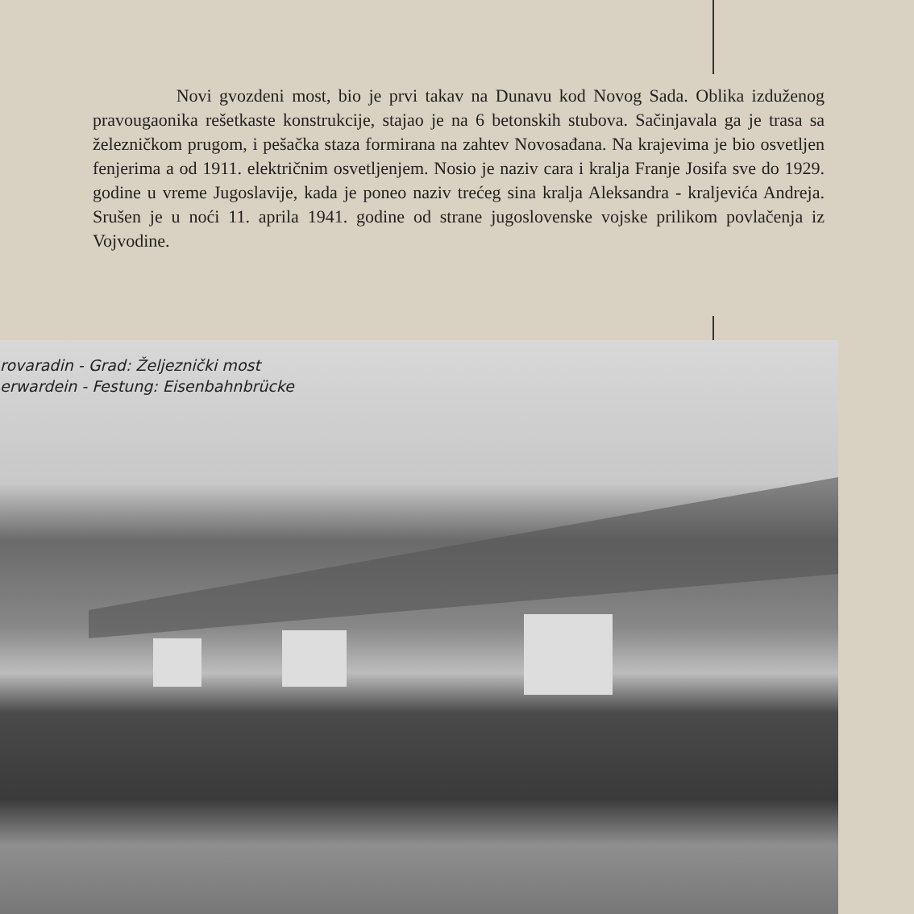Novi gvozdeni most, bio je prvi takav na Dunavu kod Novog Sada. Oblika izduženog pravougaonika rešetkaste konstrukcije, stajao je na 6 betonskih stubova. Sačinjavala ga je trasa sa železničkom prugom, i pešačka staza formirana na zahtev Novosađana. Na krajevima je bio osvetljen fenjerima a od 1911. električnim osvetljenjem. Nosio je naziv cara i kralja Franje Josifa sve do 1929. godine u vreme Jugoslavije, kada je poneo naziv trećeg sina kralja Aleksandra - kraljevića Andreja. Srušen je u noći 11. aprila 1941. godine od strane jugoslovenske vojske prilikom povlačenja iz Vojvodine.
rovaradin - Grad: Željeznički most
erwardein - Festung: Eisenbahnbrücke